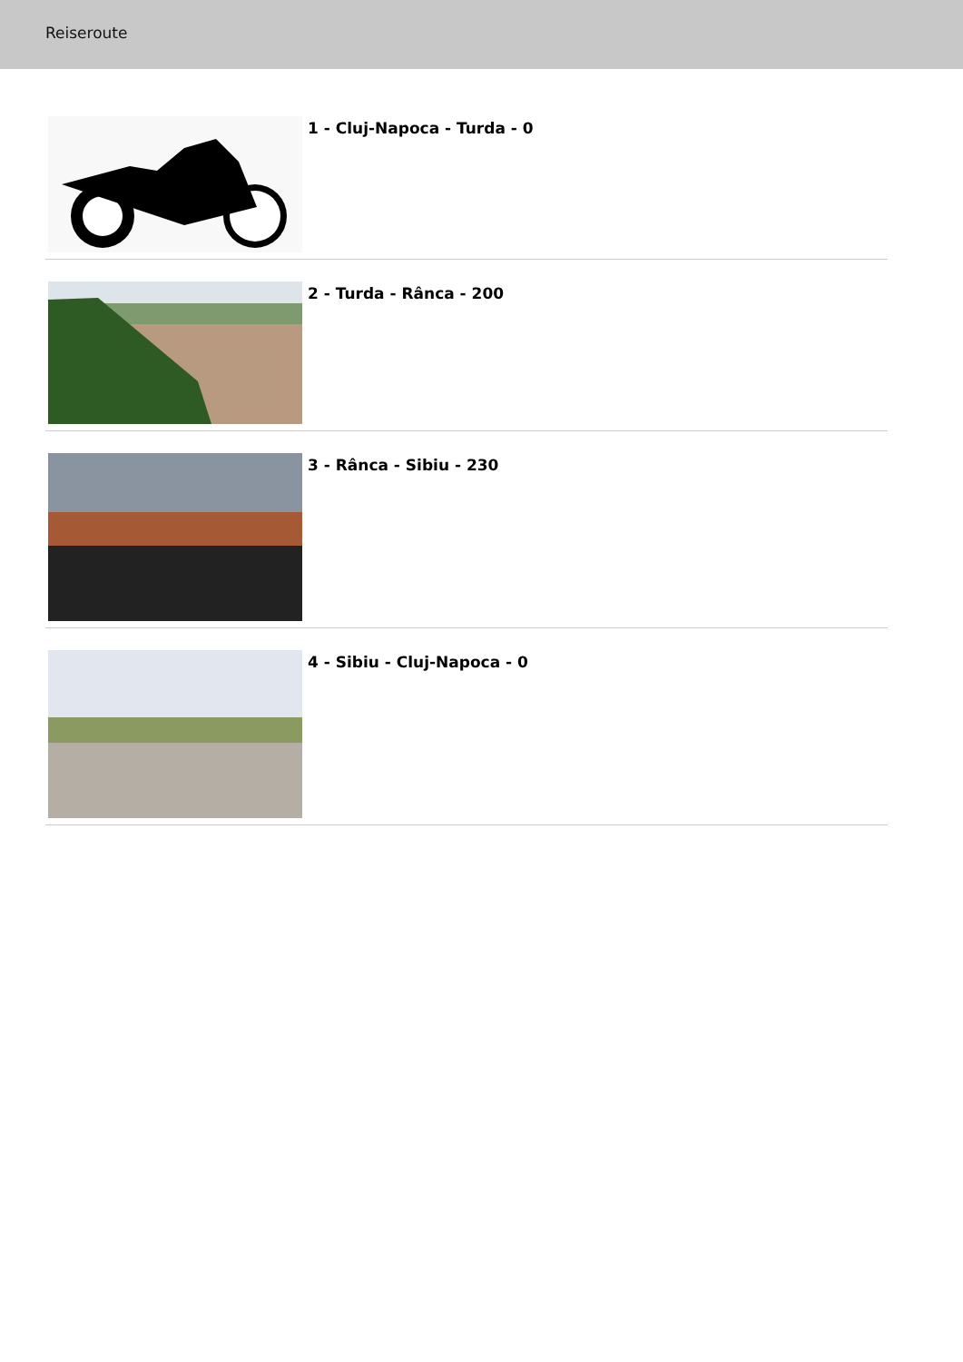Reiseroute
1 - Cluj-Napoca - Turda - 0
2 - Turda - Rânca - 200
3 - Rânca - Sibiu - 230
4 - Sibiu - Cluj-Napoca - 0